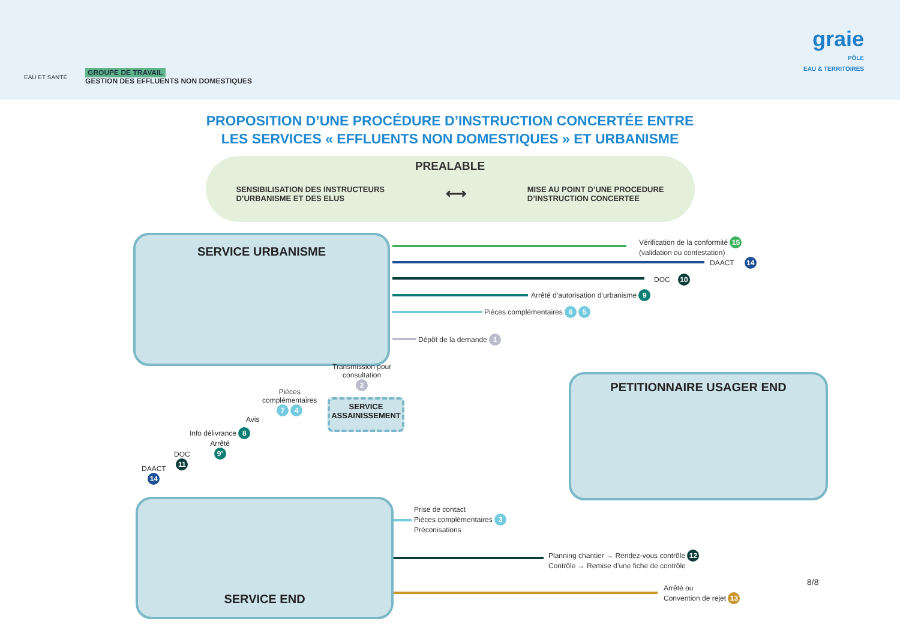EAU ET SANTÉ
GROUPE DE TRAVAIL
GESTION DES EFFLUENTS NON DOMESTIQUES
graie
PÔLE
EAU & TERRITOIRES
PROPOSITION D’UNE PROCÉDURE D’INSTRUCTION CONCERTÉE ENTRE
LES SERVICES « EFFLUENTS NON DOMESTIQUES » ET URBANISME
PREALABLE
SENSIBILISATION DES INSTRUCTEURS
D’URBANISME ET DES ELUS
⟷
MISE AU POINT D’UNE PROCEDURE
D’INSTRUCTION CONCERTEE
SERVICE URBANISME
PETITIONNAIRE USAGER END
SERVICE END
SERVICE
ASSAINISSEMENT
Vérification de la conformité 15
(validation ou contestation)
DAACT 14
DOC 10
Arrêté d’autorisation d’urbanisme 9
Pièces complémentaires 6 5
Dépôt de la demande 1
Transmission pour
consultation
2
Pièces
complémentaires
7 4
Avis
Info délivrance 8
Arrêté
9’
DOC
11
DAACT
14
Prise de contact
Pièces complémentaires 3
Préconisations
Planning chantier → Rendez-vous contrôle 12
Contrôle → Remise d’une fiche de contrôle
Arrêté ou
Convention de rejet 13
8/8